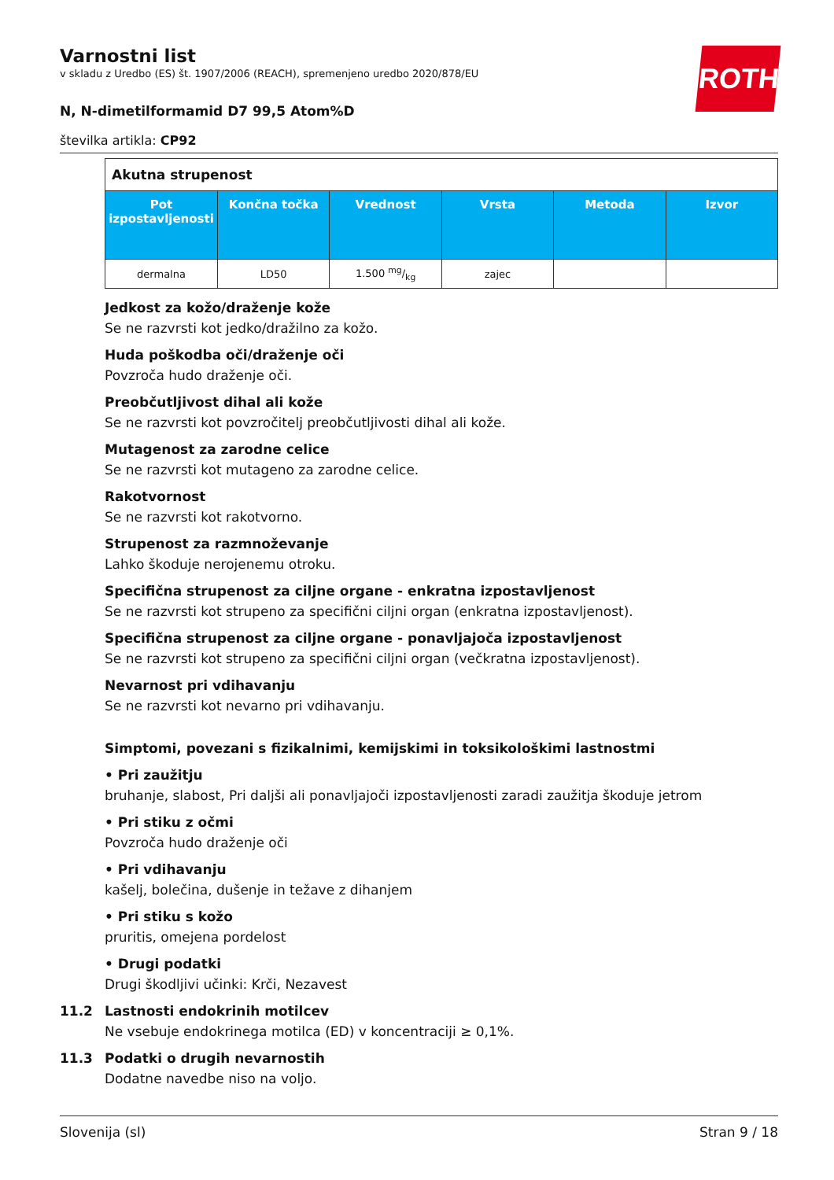ROTH
Varnostni list
v skladu z Uredbo (ES) št. 1907/2006 (REACH), spremenjeno uredbo 2020/878/EU
N, N-dimetilformamid D7 99,5 Atom%D
številka artikla: CP92
| Akutna strupenost | | | | | |
| Pot izpostavljenosti | Končna točka | Vrednost | Vrsta | Metoda | Izvor |
| dermalna | LD50 | 1.500 mg/kg | zajec | | |
Jedkost za kožo/draženje kože
Se ne razvrsti kot jedko/dražilno za kožo.
Huda poškodba oči/draženje oči
Povzroča hudo draženje oči.
Preobčutljivost dihal ali kože
Se ne razvrsti kot povzročitelj preobčutljivosti dihal ali kože.
Mutagenost za zarodne celice
Se ne razvrsti kot mutageno za zarodne celice.
Rakotvornost
Se ne razvrsti kot rakotvorno.
Strupenost za razmnoževanje
Lahko škoduje nerojenemu otroku.
Specifična strupenost za ciljne organe - enkratna izpostavljenost
Se ne razvrsti kot strupeno za specifični ciljni organ (enkratna izpostavljenost).
Specifična strupenost za ciljne organe - ponavljajoča izpostavljenost
Se ne razvrsti kot strupeno za specifični ciljni organ (večkratna izpostavljenost).
Nevarnost pri vdihavanju
Se ne razvrsti kot nevarno pri vdihavanju.
Simptomi, povezani s fizikalnimi, kemijskimi in toksikološkimi lastnostmi
• Pri zaužitju
bruhanje, slabost, Pri daljši ali ponavljajoči izpostavljenosti zaradi zaužitja škoduje jetrom
• Pri stiku z očmi
Povzroča hudo draženje oči
• Pri vdihavanju
kašelj, bolečina, dušenje in težave z dihanjem
• Pri stiku s kožo
pruritis, omejena pordelost
• Drugi podatki
Drugi škodljivi učinki: Krči, Nezavest
11.2 Lastnosti endokrinih motilcev
Ne vsebuje endokrinega motilca (ED) v koncentraciji ≥ 0,1%.
11.3 Podatki o drugih nevarnostih
Dodatne navedbe niso na voljo.
Slovenija (sl) Stran 9 / 18